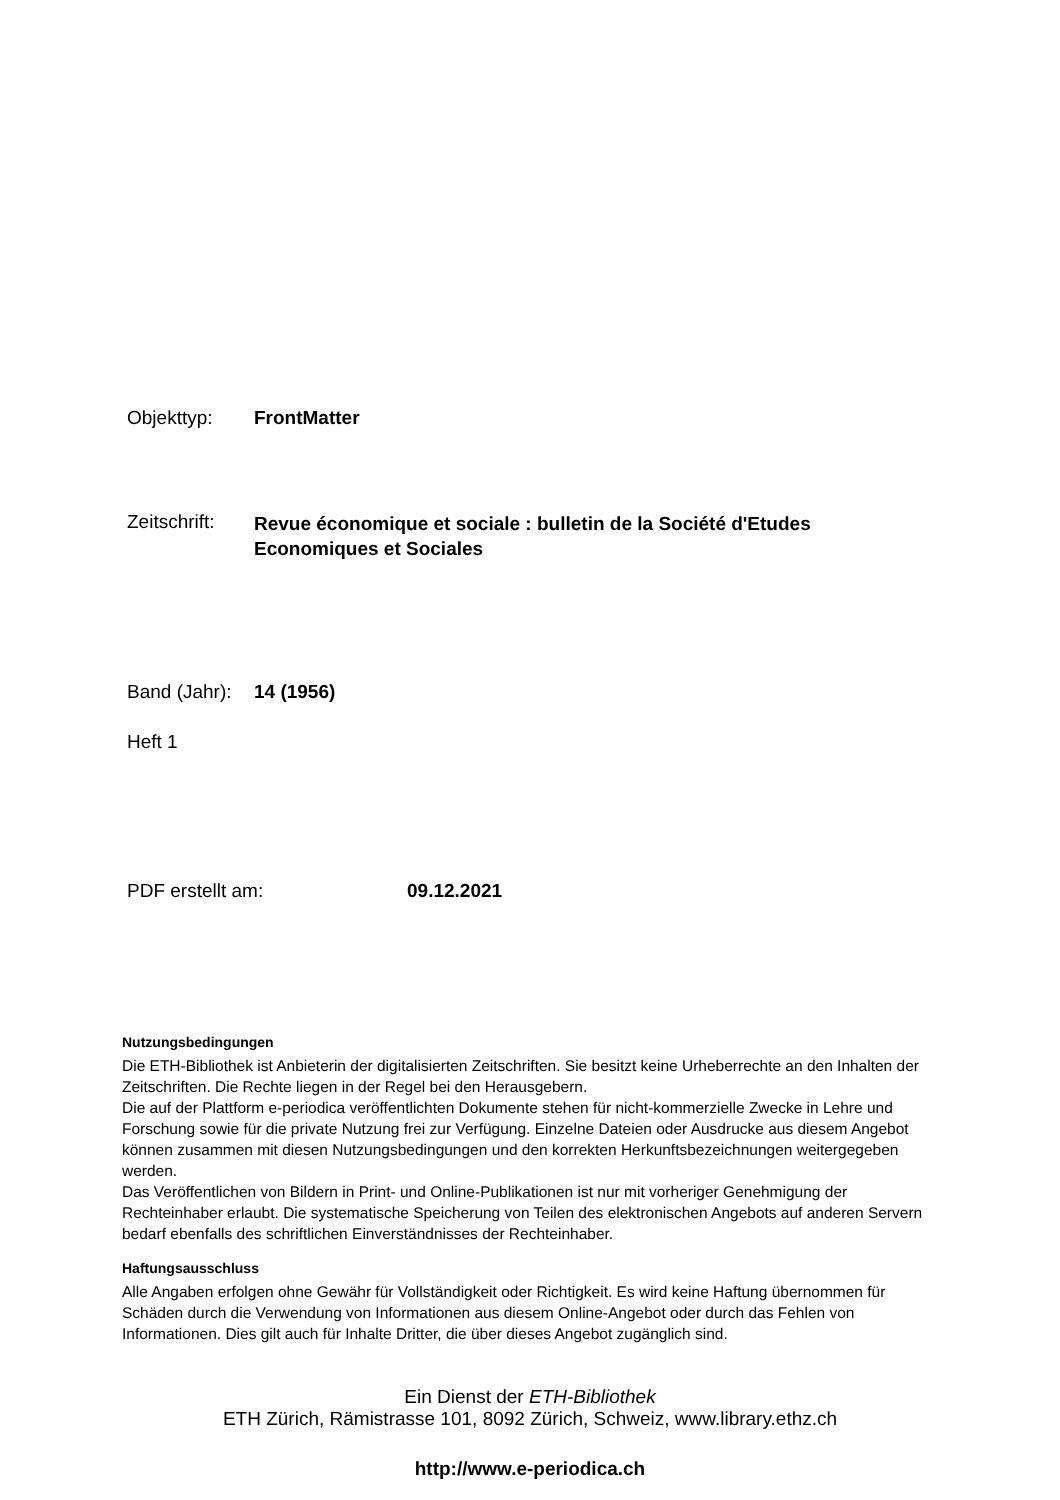Objekttyp: FrontMatter
Zeitschrift:
Revue économique et sociale : bulletin de la Société d'Etudes
Economiques et Sociales
Band (Jahr):
14 (1956)
Heft 1
PDF erstellt am: 09.12.2021
Nutzungsbedingungen
Die ETH-Bibliothek ist Anbieterin der digitalisierten Zeitschriften. Sie besitzt keine Urheberrechte an den Inhalten der Zeitschriften. Die Rechte liegen in der Regel bei den Herausgebern.
Die auf der Plattform e-periodica veröffentlichten Dokumente stehen für nicht-kommerzielle Zwecke in Lehre und Forschung sowie für die private Nutzung frei zur Verfügung. Einzelne Dateien oder Ausdrucke aus diesem Angebot können zusammen mit diesen Nutzungsbedingungen und den korrekten Herkunftsbezeichnungen weitergegeben werden.
Das Veröffentlichen von Bildern in Print- und Online-Publikationen ist nur mit vorheriger Genehmigung der Rechteinhaber erlaubt. Die systematische Speicherung von Teilen des elektronischen Angebots auf anderen Servern bedarf ebenfalls des schriftlichen Einverständnisses der Rechteinhaber.
Haftungsausschluss
Alle Angaben erfolgen ohne Gewähr für Vollständigkeit oder Richtigkeit. Es wird keine Haftung übernommen für Schäden durch die Verwendung von Informationen aus diesem Online-Angebot oder durch das Fehlen von Informationen. Dies gilt auch für Inhalte Dritter, die über dieses Angebot zugänglich sind.
Ein Dienst der ETH-Bibliothek
ETH Zürich, Rämistrasse 101, 8092 Zürich, Schweiz, www.library.ethz.ch
http://www.e-periodica.ch